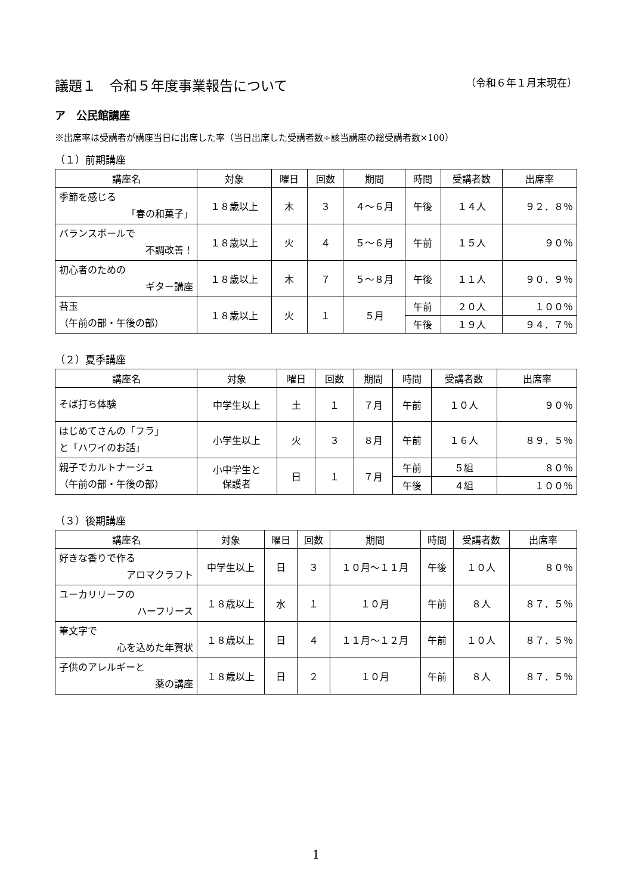議題１　令和５年度事業報告について （令和６年１月末現在）
ア　公民館講座
※出席率は受講者が講座当日に出席した率（当日出席した受講者数÷該当講座の総受講者数×100）
（１）前期講座
| 講座名 | 対象 | 曜日 | 回数 | 期間 | 時間 | 受講者数 | 出席率 |
| --- | --- | --- | --- | --- | --- | --- | --- |
| 季節を感じる 「春の和菓子」 | １８歳以上 | 木 | ３ | ４～６月 | 午後 | １４人 | ９２．８％ |
| バランスボールで 不調改善！ | １８歳以上 | 火 | ４ | ５～６月 | 午前 | １５人 | ９０％ |
| 初心者のための ギター講座 | １８歳以上 | 木 | ７ | ５～８月 | 午後 | １１人 | ９０．９％ |
| 苔玉 （午前の部・午後の部） | １８歳以上 | 火 | １ | ５月 | 午前 | ２０人 | １００％ |
| | | | | | 午後 | １９人 | ９４．７％ |
（２）夏季講座
| 講座名 | 対象 | 曜日 | 回数 | 期間 | 時間 | 受講者数 | 出席率 |
| --- | --- | --- | --- | --- | --- | --- | --- |
| そば打ち体験 | 中学生以上 | 土 | １ | ７月 | 午前 | １０人 | ９０％ |
| はじめてさんの「フラ」 と「ハワイのお話」 | 小学生以上 | 火 | ３ | ８月 | 午前 | １６人 | ８９．５％ |
| 親子でカルトナージュ （午前の部・午後の部） | 小中学生と 保護者 | 日 | １ | ７月 | 午前 | ５組 | ８０％ |
| | | | | | 午後 | ４組 | １００％ |
（３）後期講座
| 講座名 | 対象 | 曜日 | 回数 | 期間 | 時間 | 受講者数 | 出席率 |
| --- | --- | --- | --- | --- | --- | --- | --- |
| 好きな香りで作る アロマクラフト | 中学生以上 | 日 | ３ | １０月～１１月 | 午後 | １０人 | ８０％ |
| ユーカリリーフの ハーフリース | １８歳以上 | 水 | １ | １０月 | 午前 | ８人 | ８７．５％ |
| 筆文字で 心を込めた年賀状 | １８歳以上 | 日 | ４ | １１月～１２月 | 午前 | １０人 | ８７．５％ |
| 子供のアレルギーと 薬の講座 | １８歳以上 | 日 | ２ | １０月 | 午前 | ８人 | ８７．５％ |
1